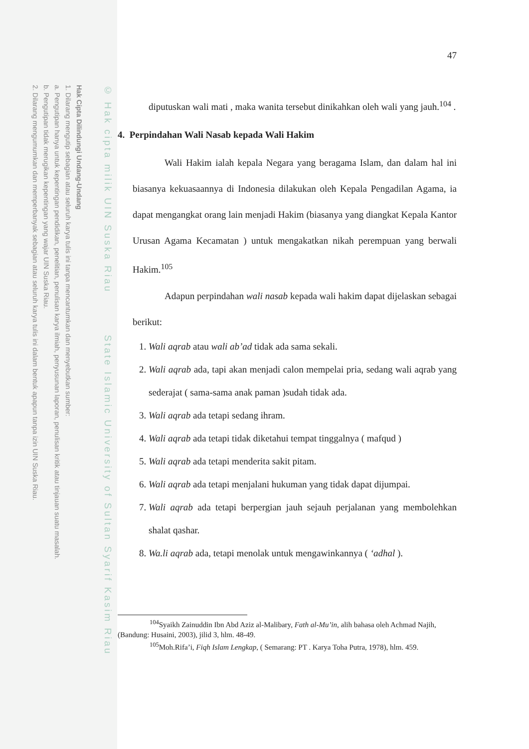Hak Cipta Dilindungi Undang-Undang
1. Dilarang mengutip sebagian atau seluruh karya tulis ini tanpa mencantumkan dan menyebutkan sumber:
a. Pengutipan hanya untuk kepentingan pendidikan, penelitian, penulisan karya ilmiah, penyusunan laporan, penulisan kritik atau tinjauan suatu masalah.
b. Pengutipan tidak merugikan kepentingan yang wajar UIN Suska Riau.
2. Dilarang mengumumkan dan memperbanyak sebagian atau seluruh karya tulis ini dalam bentuk apapun tanpa izin UIN Suska Riau.
© Hak cipta milik UIN Suska Riau State Islamic University of Sultan Syarif Kasim Riau
47
diputuskan wali mati , maka wanita tersebut dinikahkan oleh wali yang jauh.<sup>104</sup> .
4. Perpindahan Wali Nasab kepada Wali Hakim
Wali Hakim ialah kepala Negara yang beragama Islam, dan dalam hal ini biasanya kekuasaannya di Indonesia dilakukan oleh Kepala Pengadilan Agama, ia dapat mengangkat orang lain menjadi Hakim (biasanya yang diangkat Kepala Kantor Urusan Agama Kecamatan ) untuk mengakatkan nikah perempuan yang berwali Hakim.<sup>105</sup>
Adapun perpindahan wali nasab kepada wali hakim dapat dijelaskan sebagai berikut:
1. Wali aqrab atau wali ab’ad tidak ada sama sekali.
2. Wali aqrab ada, tapi akan menjadi calon mempelai pria, sedang wali aqrab yang sederajat ( sama-sama anak paman )sudah tidak ada.
3. Wali aqrab ada tetapi sedang ihram.
4. Wali aqrab ada tetapi tidak diketahui tempat tinggalnya ( mafqud )
5. Wali aqrab ada tetapi menderita sakit pitam.
6. Wali aqrab ada tetapi menjalani hukuman yang tidak dapat dijumpai.
7. Wali aqrab ada tetapi berpergian jauh sejauh perjalanan yang membolehkan shalat qashar.
8. Wa.li aqrab ada, tetapi menolak untuk mengawinkannya ( ‘adhal ).
<sup>104</sup> Syaikh Zainuddin Ibn Abd Aziz al-Malibary, Fath al-Mu’in, alih bahasa oleh Achmad Najih, (Bandung: Husaini, 2003), jilid 3, hlm. 48-49.
<sup>105</sup> Moh.Rifa’i, Fiqh Islam Lengkap, ( Semarang: PT . Karya Toha Putra, 1978), hlm. 459.